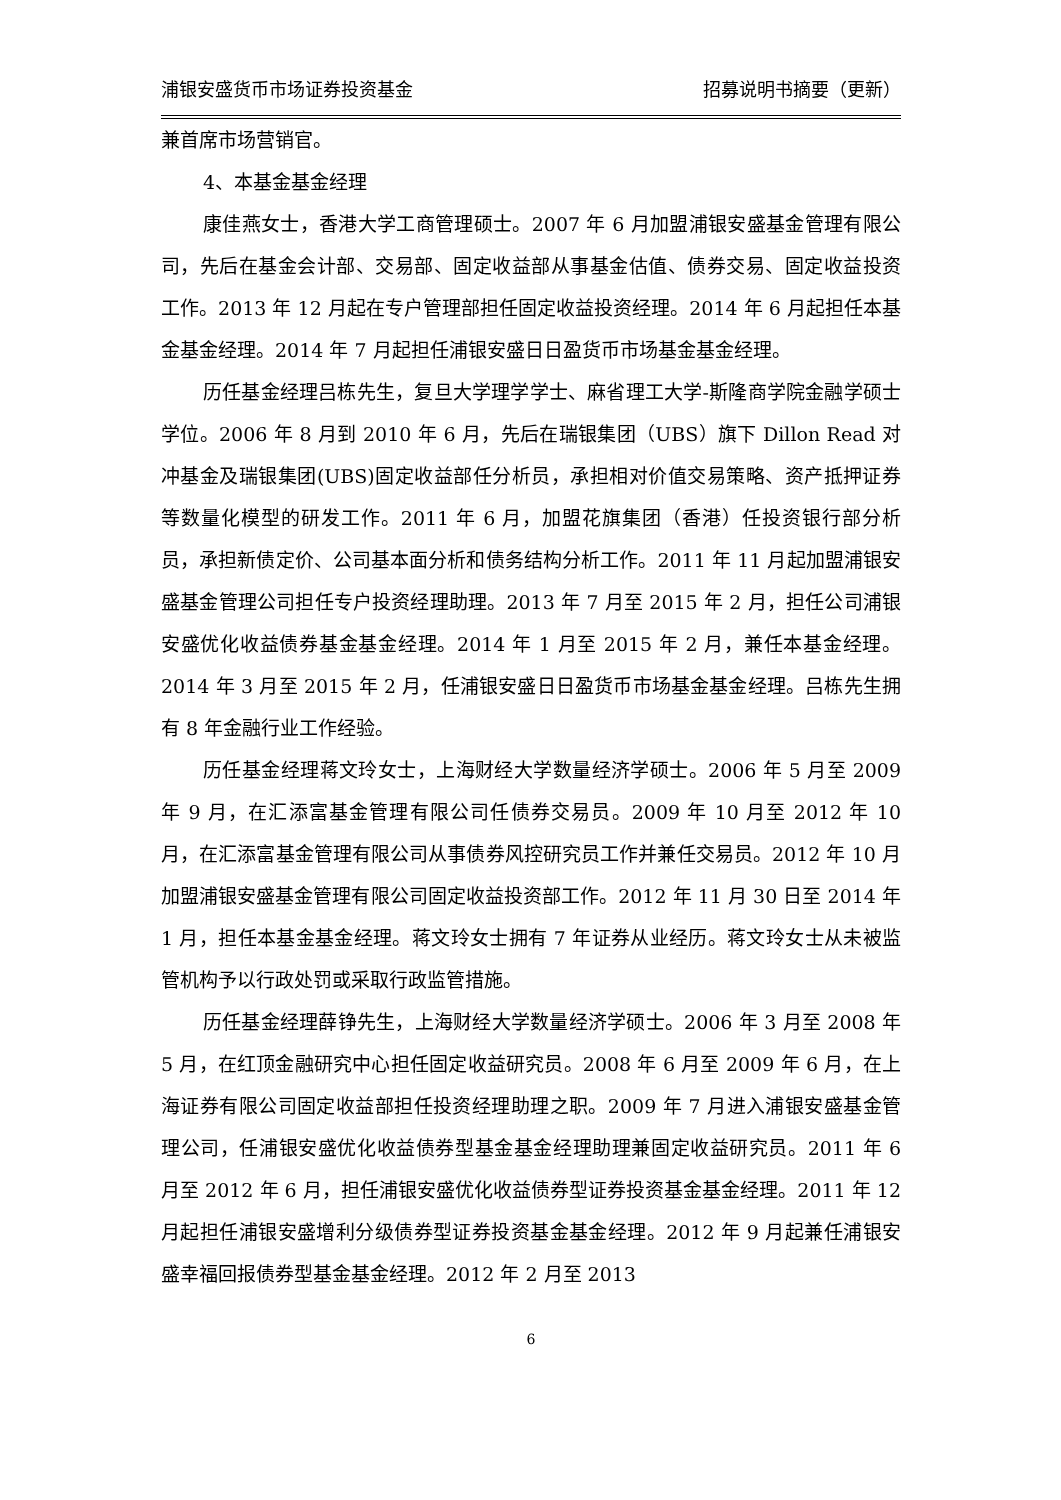浦银安盛货币市场证券投资基金 招募说明书摘要（更新）
兼首席市场营销官。
4、本基金基金经理
康佳燕女士，香港大学工商管理硕士。2007 年 6 月加盟浦银安盛基金管理有限公司，先后在基金会计部、交易部、固定收益部从事基金估值、债券交易、固定收益投资工作。2013 年 12 月起在专户管理部担任固定收益投资经理。2014 年 6 月起担任本基金基金经理。2014 年 7 月起担任浦银安盛日日盈货币市场基金基金经理。
历任基金经理吕栋先生，复旦大学理学学士、麻省理工大学-斯隆商学院金融学硕士学位。2006 年 8 月到 2010 年 6 月，先后在瑞银集团（UBS）旗下 Dillon Read 对冲基金及瑞银集团(UBS)固定收益部任分析员，承担相对价值交易策略、资产抵押证券等数量化模型的研发工作。2011 年 6 月，加盟花旗集团（香港）任投资银行部分析员，承担新债定价、公司基本面分析和债务结构分析工作。2011 年 11 月起加盟浦银安盛基金管理公司担任专户投资经理助理。2013 年 7 月至 2015 年 2 月，担任公司浦银安盛优化收益债券基金基金经理。2014 年 1 月至 2015 年 2 月，兼任本基金经理。2014 年 3 月至 2015 年 2 月，任浦银安盛日日盈货币市场基金基金经理。吕栋先生拥有 8 年金融行业工作经验。
历任基金经理蒋文玲女士，上海财经大学数量经济学硕士。2006 年 5 月至 2009 年 9 月，在汇添富基金管理有限公司任债券交易员。2009 年 10 月至 2012 年 10 月，在汇添富基金管理有限公司从事债券风控研究员工作并兼任交易员。2012 年 10 月加盟浦银安盛基金管理有限公司固定收益投资部工作。2012 年 11 月 30 日至 2014 年 1 月，担任本基金基金经理。蒋文玲女士拥有 7 年证券从业经历。蒋文玲女士从未被监管机构予以行政处罚或采取行政监管措施。
历任基金经理薛铮先生，上海财经大学数量经济学硕士。2006 年 3 月至 2008 年 5 月，在红顶金融研究中心担任固定收益研究员。2008 年 6 月至 2009 年 6 月，在上海证券有限公司固定收益部担任投资经理助理之职。2009 年 7 月进入浦银安盛基金管理公司，任浦银安盛优化收益债券型基金基金经理助理兼固定收益研究员。2011 年 6 月至 2012 年 6 月，担任浦银安盛优化收益债券型证券投资基金基金经理。2011 年 12 月起担任浦银安盛增利分级债券型证券投资基金基金经理。2012 年 9 月起兼任浦银安盛幸福回报债券型基金基金经理。2012 年 2 月至 2013
6